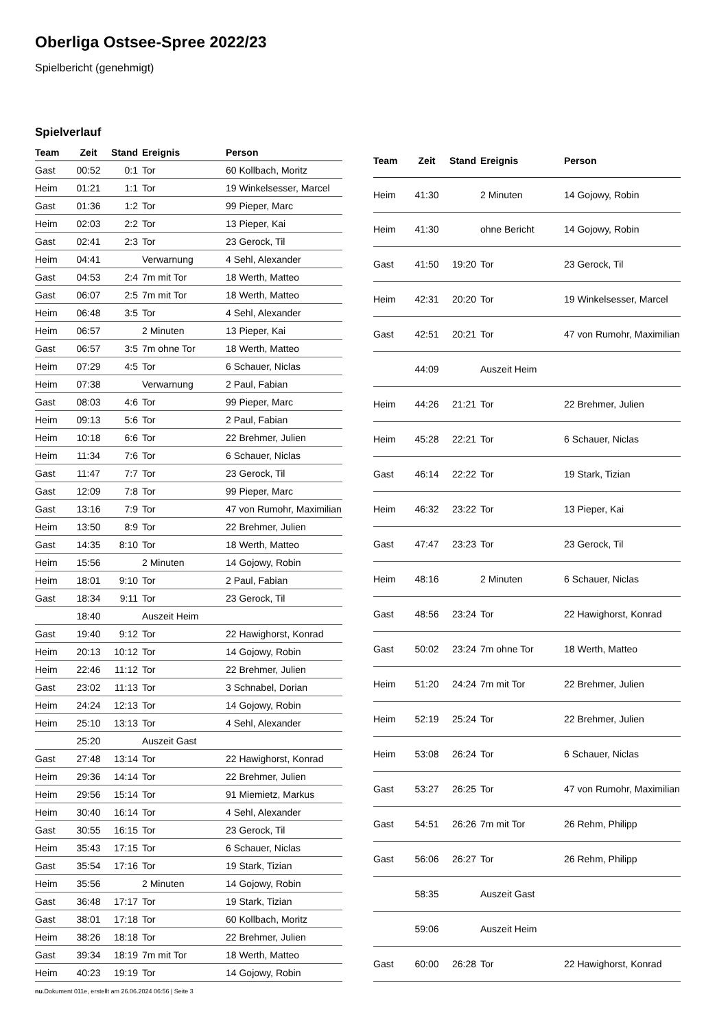Oberliga Ostsee-Spree 2022/23
Spielbericht (genehmigt)
Spielverlauf
| Team | Zeit | Stand | Ereignis | Person |
| --- | --- | --- | --- | --- |
| Gast | 00:52 | 0:1 | Tor | 60 Kollbach, Moritz |
| Heim | 01:21 | 1:1 | Tor | 19 Winkelsesser, Marcel |
| Gast | 01:36 | 1:2 | Tor | 99 Pieper, Marc |
| Heim | 02:03 | 2:2 | Tor | 13 Pieper, Kai |
| Gast | 02:41 | 2:3 | Tor | 23 Gerock, Til |
| Heim | 04:41 | | Verwarnung | 4 Sehl, Alexander |
| Gast | 04:53 | 2:4 | 7m mit Tor | 18 Werth, Matteo |
| Gast | 06:07 | 2:5 | 7m mit Tor | 18 Werth, Matteo |
| Heim | 06:48 | 3:5 | Tor | 4 Sehl, Alexander |
| Heim | 06:57 | | 2 Minuten | 13 Pieper, Kai |
| Gast | 06:57 | 3:5 | 7m ohne Tor | 18 Werth, Matteo |
| Heim | 07:29 | 4:5 | Tor | 6 Schauer, Niclas |
| Heim | 07:38 | | Verwarnung | 2 Paul, Fabian |
| Gast | 08:03 | 4:6 | Tor | 99 Pieper, Marc |
| Heim | 09:13 | 5:6 | Tor | 2 Paul, Fabian |
| Heim | 10:18 | 6:6 | Tor | 22 Brehmer, Julien |
| Heim | 11:34 | 7:6 | Tor | 6 Schauer, Niclas |
| Gast | 11:47 | 7:7 | Tor | 23 Gerock, Til |
| Gast | 12:09 | 7:8 | Tor | 99 Pieper, Marc |
| Gast | 13:16 | 7:9 | Tor | 47 von Rumohr, Maximilian |
| Heim | 13:50 | 8:9 | Tor | 22 Brehmer, Julien |
| Gast | 14:35 | 8:10 | Tor | 18 Werth, Matteo |
| Heim | 15:56 | | 2 Minuten | 14 Gojowy, Robin |
| Heim | 18:01 | 9:10 | Tor | 2 Paul, Fabian |
| Gast | 18:34 | 9:11 | Tor | 23 Gerock, Til |
| | 18:40 | | Auszeit Heim | |
| Gast | 19:40 | 9:12 | Tor | 22 Hawighorst, Konrad |
| Heim | 20:13 | 10:12 | Tor | 14 Gojowy, Robin |
| Heim | 22:46 | 11:12 | Tor | 22 Brehmer, Julien |
| Gast | 23:02 | 11:13 | Tor | 3 Schnabel, Dorian |
| Heim | 24:24 | 12:13 | Tor | 14 Gojowy, Robin |
| Heim | 25:10 | 13:13 | Tor | 4 Sehl, Alexander |
| | 25:20 | | Auszeit Gast | |
| Gast | 27:48 | 13:14 | Tor | 22 Hawighorst, Konrad |
| Heim | 29:36 | 14:14 | Tor | 22 Brehmer, Julien |
| Heim | 29:56 | 15:14 | Tor | 91 Miemietz, Markus |
| Heim | 30:40 | 16:14 | Tor | 4 Sehl, Alexander |
| Gast | 30:55 | 16:15 | Tor | 23 Gerock, Til |
| Heim | 35:43 | 17:15 | Tor | 6 Schauer, Niclas |
| Gast | 35:54 | 17:16 | Tor | 19 Stark, Tizian |
| Heim | 35:56 | | 2 Minuten | 14 Gojowy, Robin |
| Gast | 36:48 | 17:17 | Tor | 19 Stark, Tizian |
| Gast | 38:01 | 17:18 | Tor | 60 Kollbach, Moritz |
| Heim | 38:26 | 18:18 | Tor | 22 Brehmer, Julien |
| Gast | 39:34 | 18:19 | 7m mit Tor | 18 Werth, Matteo |
| Heim | 40:23 | 19:19 | Tor | 14 Gojowy, Robin |
| Team | Zeit | Stand | Ereignis | Person |
| --- | --- | --- | --- | --- |
| Heim | 41:30 | | 2 Minuten | 14 Gojowy, Robin |
| Heim | 41:30 | | ohne Bericht | 14 Gojowy, Robin |
| Gast | 41:50 | 19:20 | Tor | 23 Gerock, Til |
| Heim | 42:31 | 20:20 | Tor | 19 Winkelsesser, Marcel |
| Gast | 42:51 | 20:21 | Tor | 47 von Rumohr, Maximilian |
| | 44:09 | | Auszeit Heim | |
| Heim | 44:26 | 21:21 | Tor | 22 Brehmer, Julien |
| Heim | 45:28 | 22:21 | Tor | 6 Schauer, Niclas |
| Gast | 46:14 | 22:22 | Tor | 19 Stark, Tizian |
| Heim | 46:32 | 23:22 | Tor | 13 Pieper, Kai |
| Gast | 47:47 | 23:23 | Tor | 23 Gerock, Til |
| Heim | 48:16 | | 2 Minuten | 6 Schauer, Niclas |
| Gast | 48:56 | 23:24 | Tor | 22 Hawighorst, Konrad |
| Gast | 50:02 | 23:24 | 7m ohne Tor | 18 Werth, Matteo |
| Heim | 51:20 | 24:24 | 7m mit Tor | 22 Brehmer, Julien |
| Heim | 52:19 | 25:24 | Tor | 22 Brehmer, Julien |
| Heim | 53:08 | 26:24 | Tor | 6 Schauer, Niclas |
| Gast | 53:27 | 26:25 | Tor | 47 von Rumohr, Maximilian |
| Gast | 54:51 | 26:26 | 7m mit Tor | 26 Rehm, Philipp |
| Gast | 56:06 | 26:27 | Tor | 26 Rehm, Philipp |
| | 58:35 | | Auszeit Gast | |
| | 59:06 | | Auszeit Heim | |
| Gast | 60:00 | 26:28 | Tor | 22 Hawighorst, Konrad |
nu.Dokument 011e, erstellt am 26.06.2024 06:56 | Seite 3